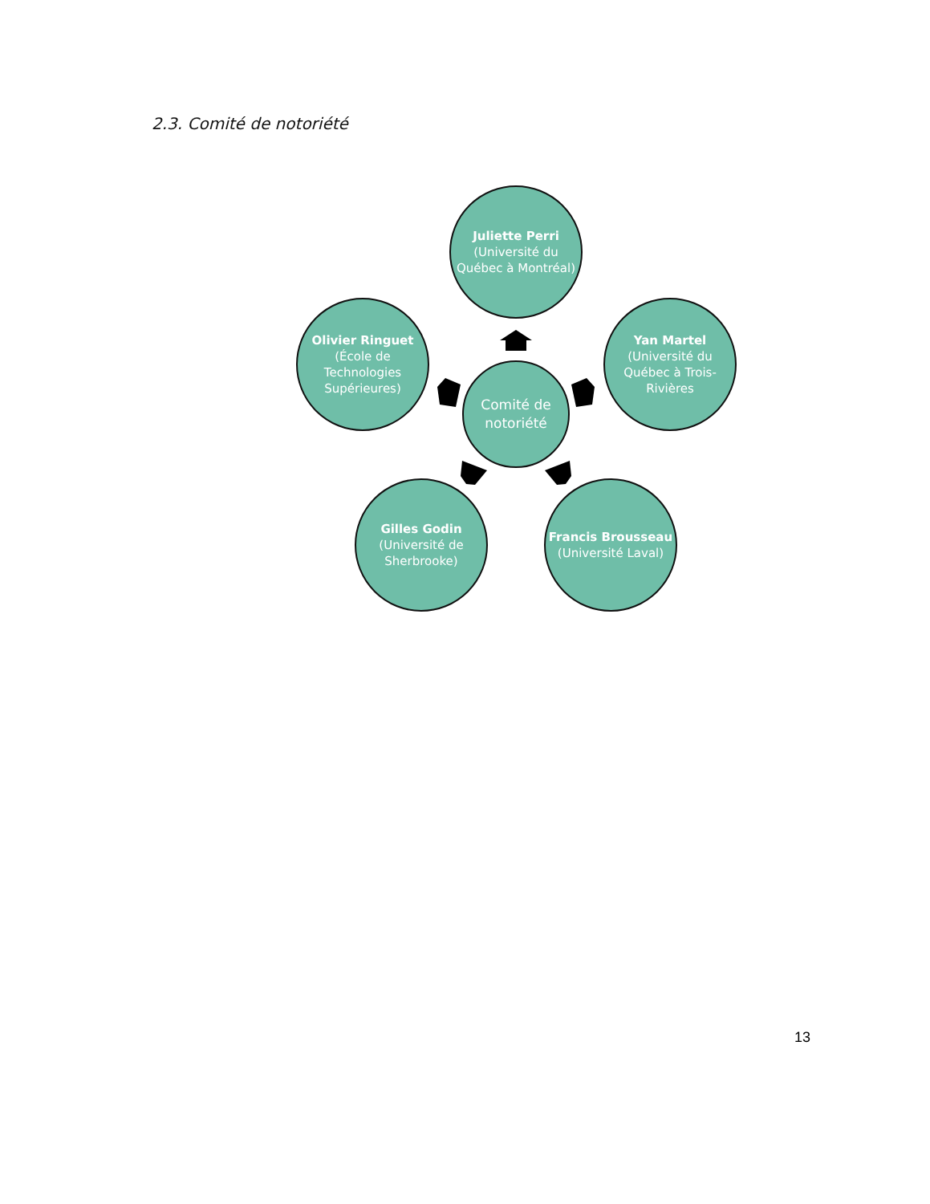2.3. Comité de notoriété
Juliette Perri
(Université du Québec à Montréal)
Olivier Ringuet
(École de Technologies Supérieures)
Comité de notoriété
Yan Martel
(Université du Québec à Trois-Rivières
Gilles Godin
(Université de Sherbrooke)
Francis Brousseau
(Université Laval)
13